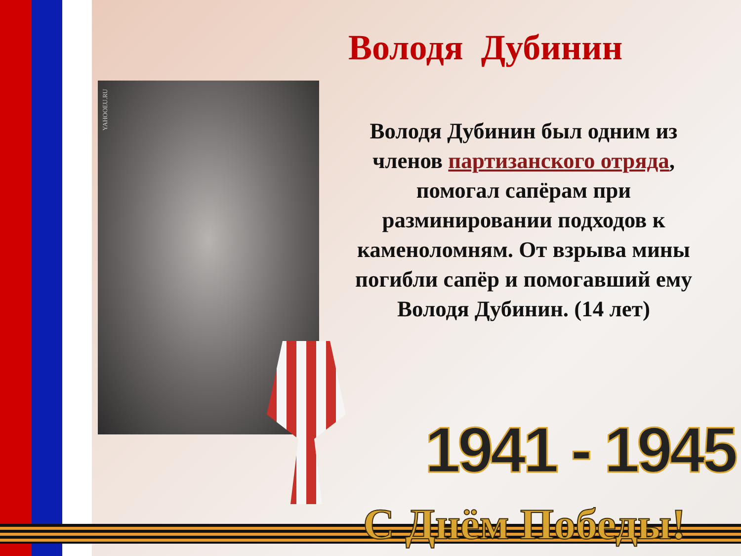Володя Дубинин
YAHOOEU.RU
Володя Дубинин был одним из членов партизанского отряда, помогал сапёрам при разминировании подходов к каменоломням. От взрыва мины погибли сапёр и помогавший ему Володя Дубинин. (14 лет)
1941 - 1945
С Днём Победы!